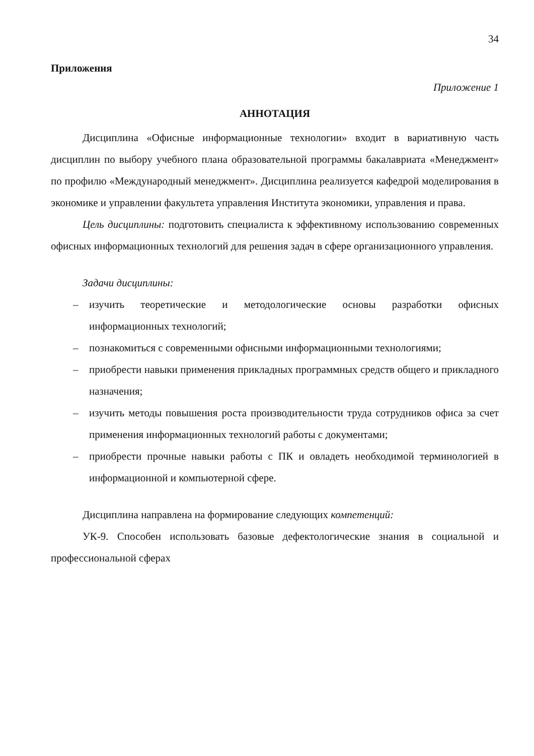34
Приложения
Приложение 1
АННОТАЦИЯ
Дисциплина «Офисные информационные технологии» входит в вариативную часть дисциплин по выбору учебного плана образовательной программы бакалавриата «Менеджмент» по профилю «Международный менеджмент». Дисциплина реализуется кафедрой моделирования в экономике и управлении факультета управления Института экономики, управления и права.
Цель дисциплины: подготовить специалиста к эффективному использованию современных офисных информационных технологий для решения задач в сфере организационного управления.
Задачи дисциплины:
– изучить теоретические и методологические основы разработки офисных информационных технологий;
– познакомиться с современными офисными информационными технологиями;
– приобрести навыки применения прикладных программных средств общего и прикладного назначения;
– изучить методы повышения роста производительности труда сотрудников офиса за счет применения информационных технологий работы с документами;
– приобрести прочные навыки работы с ПК и овладеть необходимой терминологией в информационной и компьютерной сфере.
Дисциплина направлена на формирование следующих компетенций:
УК-9. Способен использовать базовые дефектологические знания в социальной и профессиональной сферах